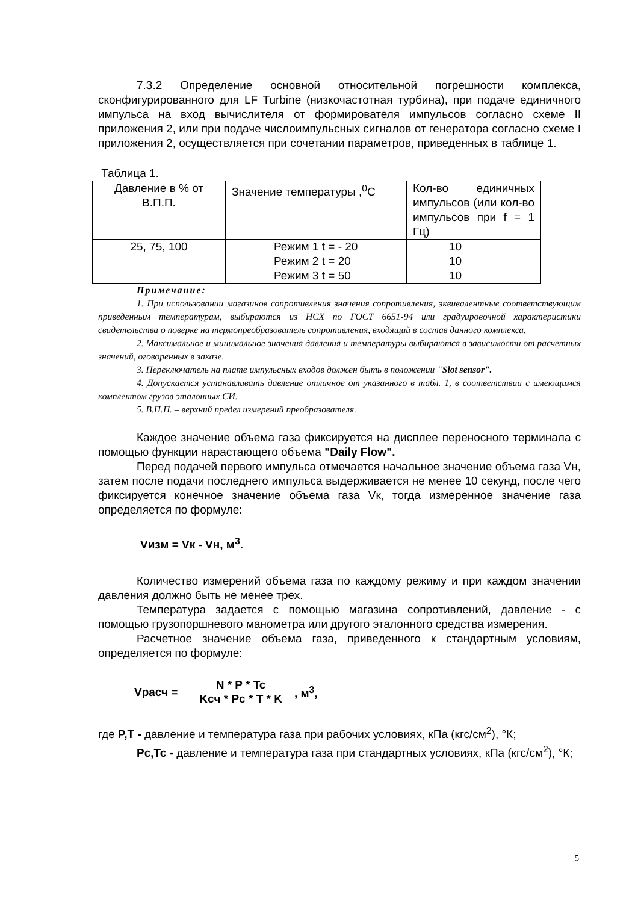7.3.2 Определение основной относительной погрешности комплекса, сконфигурированного для LF Turbine (низкочастотная турбина), при подаче единичного импульса на вход вычислителя от формирователя импульсов согласно схеме II приложения 2, или при подаче числоимпульсных сигналов от генератора согласно схеме I приложения 2, осуществляется при сочетании параметров, приведенных в таблице 1.
Таблица 1.
| Давление в % от В.П.П. | Значение температуры ,<sup>0</sup>С | Кол-во единичных импульсов (или кол-во импульсов при f = 1 Гц) |
| 25, 75, 100 | Режим 1 t = - 20 Режим 2 t = 20 Режим 3 t = 50 | 10 10 10 |
Примечание:
1. При использовании магазинов сопротивления значения сопротивления, эквивалентные соответствующим приведенным температурам, выбираются из НСХ по ГОСТ 6651-94 или градуировочной характеристики свидетельства о поверке на термопреобразователь сопротивления, входящий в состав данного комплекса.
2. Максимальное и минимальное значения давления и температуры выбираются в зависимости от расчетных значений, оговоренных в заказе.
3. Переключатель на плате импульсных входов должен быть в положении "Slot sensor".
4. Допускается устанавливать давление отличное от указанного в табл. 1, в соответствии с имеющимся комплектом грузов эталонных СИ.
5. В.П.П. – верхний предел измерений преобразователя.
Каждое значение объема газа фиксируется на дисплее переносного терминала с помощью функции нарастающего объема "Daily Flow".
Перед подачей первого импульса отмечается начальное значение объема газа Vн, затем после подачи последнего импульса выдерживается не менее 10 секунд, после чего фиксируется конечное значение объема газа Vк, тогда измеренное значение газа определяется по формуле:
Vизм = Vк - Vн, м<sup>3</sup>.
Количество измерений объема газа по каждому режиму и при каждом значении давления должно быть не менее трех.
Температура задается с помощью магазина сопротивлений, давление - с помощью грузопоршневого манометра или другого эталонного средства измерения.
Расчетное значение объема газа, приведенного к стандартным условиям, определяется по формуле:
Vрасч = N * P * Tc Kcч * Pc * T * K , м<sup>3</sup>,
где P,T - давление и температура газа при рабочих условиях, кПа (кгс/см<sup>2</sup>), °К;
Pc,Tc - давление и температура газа при стандартных условиях, кПа (кгс/см<sup>2</sup>), °К;
5